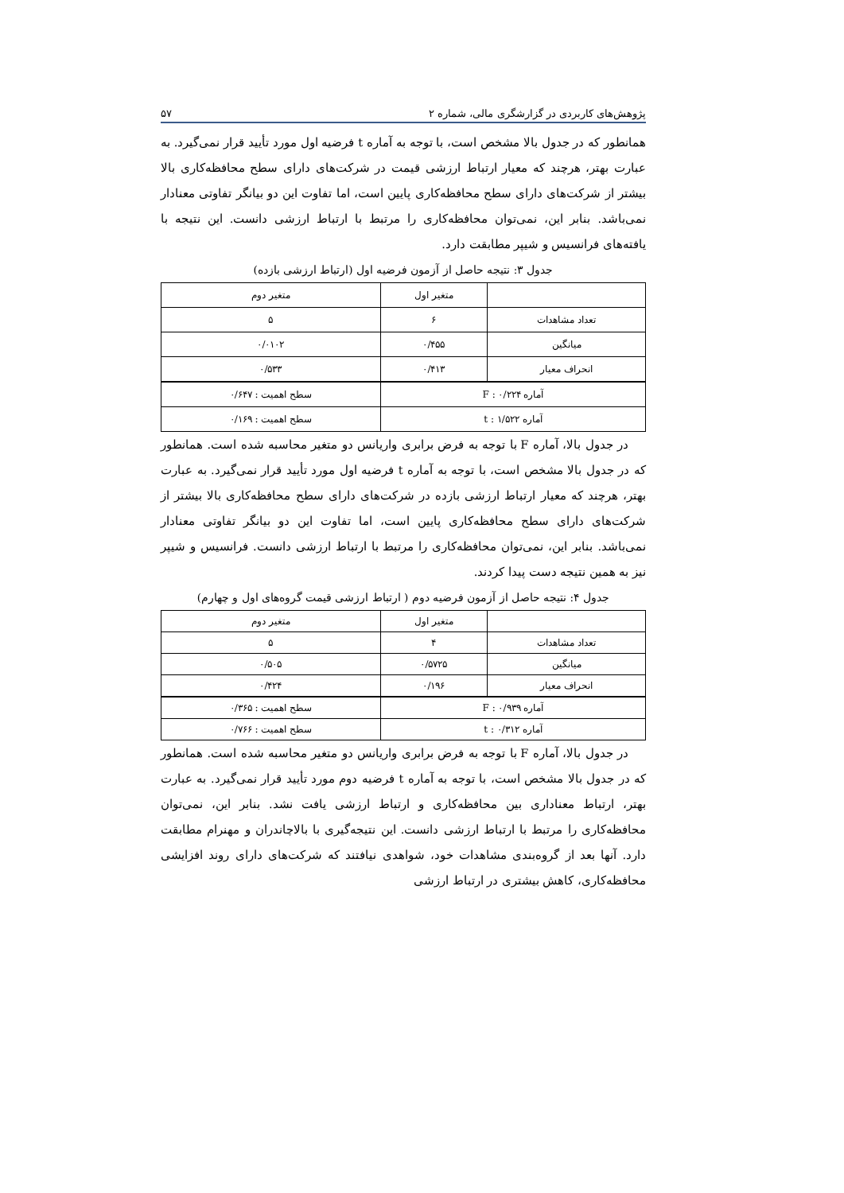پژوهش‌های کاربردی در گزارشگری مالی، شماره ۲ ۵۷
همانطور که در جدول بالا مشخص است، با توجه به آماره t فرضیه اول مورد تأیید قرار نمی‌گیرد. به عبارت بهتر، هرچند که معیار ارتباط ارزشی قیمت در شرکت‌های دارای سطح محافظه‌کاری بالا بیشتر از شرکت‌های دارای سطح محافظه‌کاری پایین است، اما تفاوت این دو بیانگر تفاوتی معنادار نمی‌باشد. بنابر این، نمی‌توان محافظه‌کاری را مرتبط با ارتباط ارزشی دانست. این نتیجه با یافته‌های فرانسیس و شیپر مطابقت دارد.
جدول ۳: نتیجه حاصل از آزمون فرضیه اول (ارتباط ارزشی بازده)
| | متغیر اول | متغیر دوم |
| تعداد مشاهدات | ۶ | ۵ |
| میانگین | ۰/۴۵۵ | ۰/۰۱۰۲ |
| انحراف معیار | ۰/۴۱۳ | ۰/۵۳۳ |
| آماره F : ۰/۲۲۴ | | سطح اهمیت : ۰/۶۴۷ |
| آماره t : ۱/۵۲۲ | | سطح اهمیت : ۰/۱۶۹ |
در جدول بالا، آماره F با توجه به فرض برابری واریانس دو متغیر محاسبه شده است. همانطور که در جدول بالا مشخص است، با توجه به آماره t فرضیه اول مورد تأیید قرار نمی‌گیرد. به عبارت بهتر، هرچند که معیار ارتباط ارزشی بازده در شرکت‌های دارای سطح محافظه‌کاری بالا بیشتر از شرکت‌های دارای سطح محافظه‌کاری پایین است، اما تفاوت این دو بیانگر تفاوتی معنادار نمی‌باشد. بنابر این، نمی‌توان محافظه‌کاری را مرتبط با ارتباط ارزشی دانست. فرانسیس و شیپر نیز به همین نتیجه دست پیدا کردند.
جدول ۴: نتیجه حاصل از آزمون فرضیه دوم ( ارتباط ارزشی قیمت گروه‌های اول و چهارم)
| | متغیر اول | متغیر دوم |
| تعداد مشاهدات | ۴ | ۵ |
| میانگین | ۰/۵۷۲۵ | ۰/۵۰۵ |
| انحراف معیار | ۰/۱۹۶ | ۰/۴۲۴ |
| آماره F : ۰/۹۳۹ | | سطح اهمیت : ۰/۳۶۵ |
| آماره t : ۰/۳۱۲ | | سطح اهمیت : ۰/۷۶۶ |
در جدول بالا، آماره F با توجه به فرض برابری واریانس دو متغیر محاسبه شده است. همانطور که در جدول بالا مشخص است، با توجه به آماره t فرضیه دوم مورد تأیید قرار نمی‌گیرد. به عبارت بهتر، ارتباط معناداری بین محافظه‌کاری و ارتباط ارزشی یافت نشد. بنابر این، نمی‌توان محافظه‌کاری را مرتبط با ارتباط ارزشی دانست. این نتیجه‌گیری با بالاچاندران و مهنرام مطابقت دارد. آنها بعد از گروه‌بندی مشاهدات خود، شواهدی نیافتند که شرکت‌های دارای روند افزایشی محافظه‌کاری، کاهش بیشتری در ارتباط ارزشی